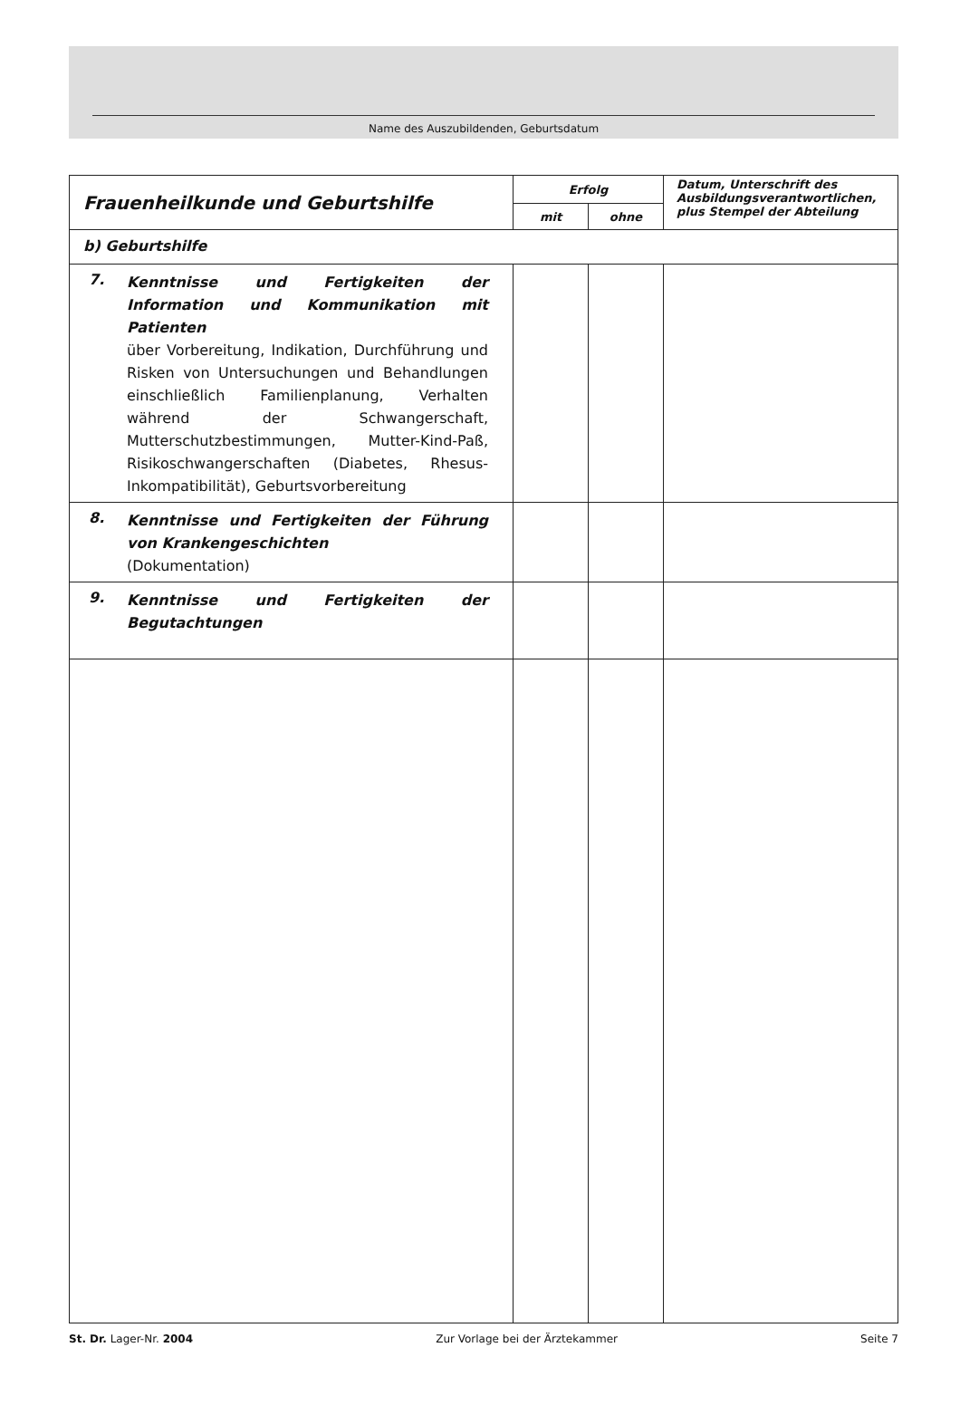Name des Auszubildenden, Geburtsdatum
| Frauenheilkunde und Geburtshilfe | Erfolg | | Datum, Unterschrift des Ausbildungsverantwortlichen, plus Stempel der Abteilung |
| --- | --- | --- | --- |
| | mit | ohne | |
| b) Geburtshilfe | | | |
| 7. Kenntnisse und Fertigkeiten der Information und Kommunikation mit Patienten über Vorbereitung, Indikation, Durchführung und Risken von Untersuchungen und Behandlungen einschließlich Familienplanung, Verhalten während der Schwangerschaft, Mutterschutzbestimmungen, Mutter-Kind-Paß, Risikoschwangerschaften (Diabetes, Rhesus-Inkompatibilität), Geburtsvorbereitung | | | |
| 8. Kenntnisse und Fertigkeiten der Führung von Krankengeschichten (Dokumentation) | | | |
| 9. Kenntnisse und Fertigkeiten der Begutachtungen | | | |
St. Dr. Lager-Nr. 2004 Zur Vorlage bei der Ärztekammer Seite 7